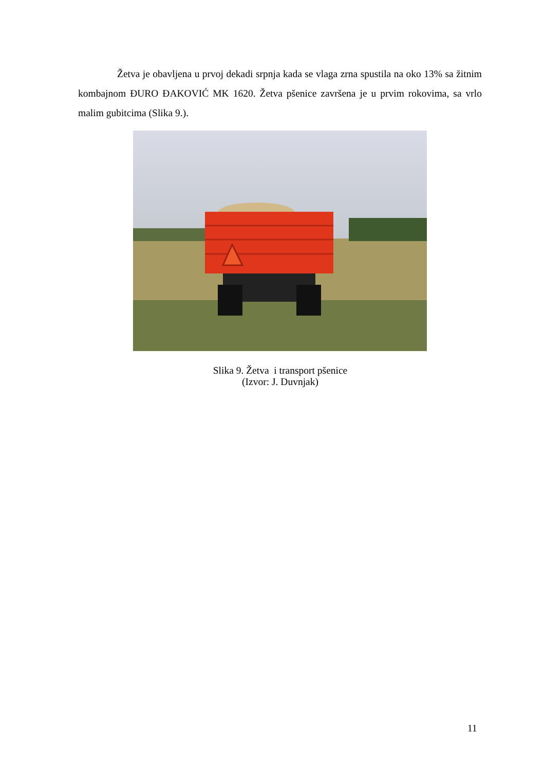Žetva je obavljena u prvoj dekadi srpnja kada se vlaga zrna spustila na oko 13% sa žitnim kombajnom ĐURO ĐAKOVIĆ MK 1620. Žetva pšenice završena je u prvim rokovima, sa vrlo malim gubitcima (Slika 9.).
Slika 9. Žetva i transport pšenice
(Izvor: J. Duvnjak)
11